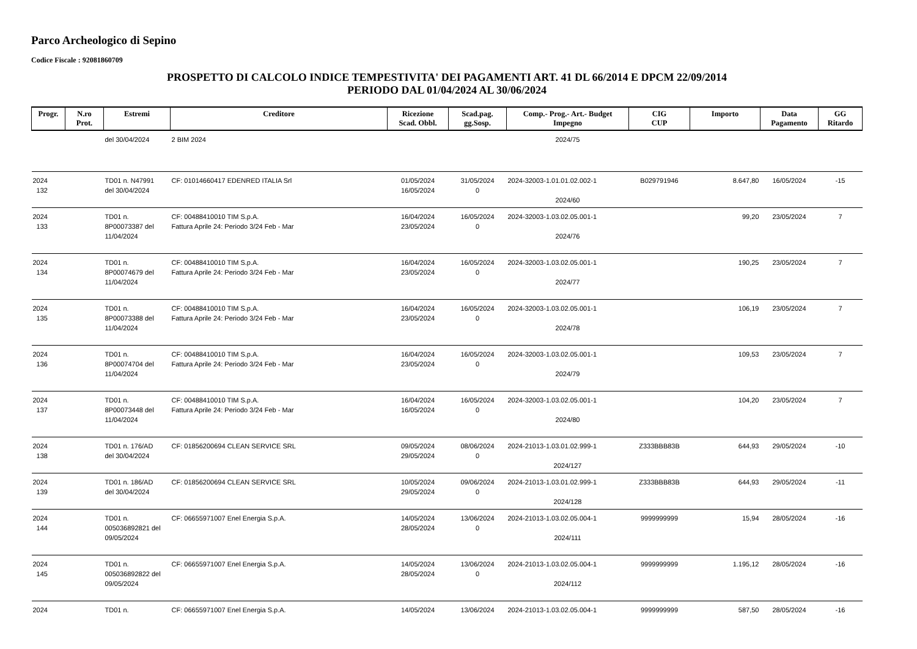Parco Archeologico di Sepino
Codice Fiscale : 92081860709
PROSPETTO DI CALCOLO INDICE TEMPESTIVITA' DEI PAGAMENTI ART. 41 DL 66/2014 E DPCM 22/09/2014
PERIODO DAL 01/04/2024 AL 30/06/2024
| Progr. | N.ro Prot. | Estremi | Creditore | Ricezione Scad. Obbl. | Scad.pag. gg.Sosp. | Comp.- Prog.- Art.- Budget Impegno | CIG CUP | Importo | Data Pagamento | GG Ritardo |
| --- | --- | --- | --- | --- | --- | --- | --- | --- | --- | --- |
| | | del 30/04/2024 | 2 BIM 2024 | | | 2024/75 | | | | |
| 2024 132 | | TD01 n. N47991 del 30/04/2024 | CF: 01014660417 EDENRED ITALIA Srl | 01/05/2024 16/05/2024 | 31/05/2024 0 | 2024-32003-1.01.01.02.002-1 2024/60 | B029791946 | 8.647,80 | 16/05/2024 | -15 |
| 2024 133 | | TD01 n. 8P00073387 del 11/04/2024 | CF: 00488410010 TIM S.p.A. Fattura Aprile 24: Periodo 3/24 Feb - Mar | 16/04/2024 23/05/2024 | 16/05/2024 0 | 2024-32003-1.03.02.05.001-1 2024/76 | | 99,20 | 23/05/2024 | 7 |
| 2024 134 | | TD01 n. 8P00074679 del 11/04/2024 | CF: 00488410010 TIM S.p.A. Fattura Aprile 24: Periodo 3/24 Feb - Mar | 16/04/2024 23/05/2024 | 16/05/2024 0 | 2024-32003-1.03.02.05.001-1 2024/77 | | 190,25 | 23/05/2024 | 7 |
| 2024 135 | | TD01 n. 8P00073388 del 11/04/2024 | CF: 00488410010 TIM S.p.A. Fattura Aprile 24: Periodo 3/24 Feb - Mar | 16/04/2024 23/05/2024 | 16/05/2024 0 | 2024-32003-1.03.02.05.001-1 2024/78 | | 106,19 | 23/05/2024 | 7 |
| 2024 136 | | TD01 n. 8P00074704 del 11/04/2024 | CF: 00488410010 TIM S.p.A. Fattura Aprile 24: Periodo 3/24 Feb - Mar | 16/04/2024 23/05/2024 | 16/05/2024 0 | 2024-32003-1.03.02.05.001-1 2024/79 | | 109,53 | 23/05/2024 | 7 |
| 2024 137 | | TD01 n. 8P00073448 del 11/04/2024 | CF: 00488410010 TIM S.p.A. Fattura Aprile 24: Periodo 3/24 Feb - Mar | 16/04/2024 16/05/2024 | 16/05/2024 0 | 2024-32003-1.03.02.05.001-1 2024/80 | | 104,20 | 23/05/2024 | 7 |
| 2024 138 | | TD01 n. 176/AD del 30/04/2024 | CF: 01856200694 CLEAN SERVICE SRL | 09/05/2024 29/05/2024 | 08/06/2024 0 | 2024-21013-1.03.01.02.999-1 2024/127 | Z333BBB83B | 644,93 | 29/05/2024 | -10 |
| 2024 139 | | TD01 n. 186/AD del 30/04/2024 | CF: 01856200694 CLEAN SERVICE SRL | 10/05/2024 29/05/2024 | 09/06/2024 0 | 2024-21013-1.03.01.02.999-1 2024/128 | Z333BBB83B | 644,93 | 29/05/2024 | -11 |
| 2024 144 | | TD01 n. 005036892821 del 09/05/2024 | CF: 06655971007 Enel Energia S.p.A. | 14/05/2024 28/05/2024 | 13/06/2024 0 | 2024-21013-1.03.02.05.004-1 2024/111 | 9999999999 | 15,94 | 28/05/2024 | -16 |
| 2024 145 | | TD01 n. 005036892822 del 09/05/2024 | CF: 06655971007 Enel Energia S.p.A. | 14/05/2024 28/05/2024 | 13/06/2024 0 | 2024-21013-1.03.02.05.004-1 2024/112 | 9999999999 | 1.195,12 | 28/05/2024 | -16 |
| 2024 | | TD01 n. | CF: 06655971007 Enel Energia S.p.A. | 14/05/2024 | 13/06/2024 | 2024-21013-1.03.02.05.004-1 | 9999999999 | 587,50 | 28/05/2024 | -16 |